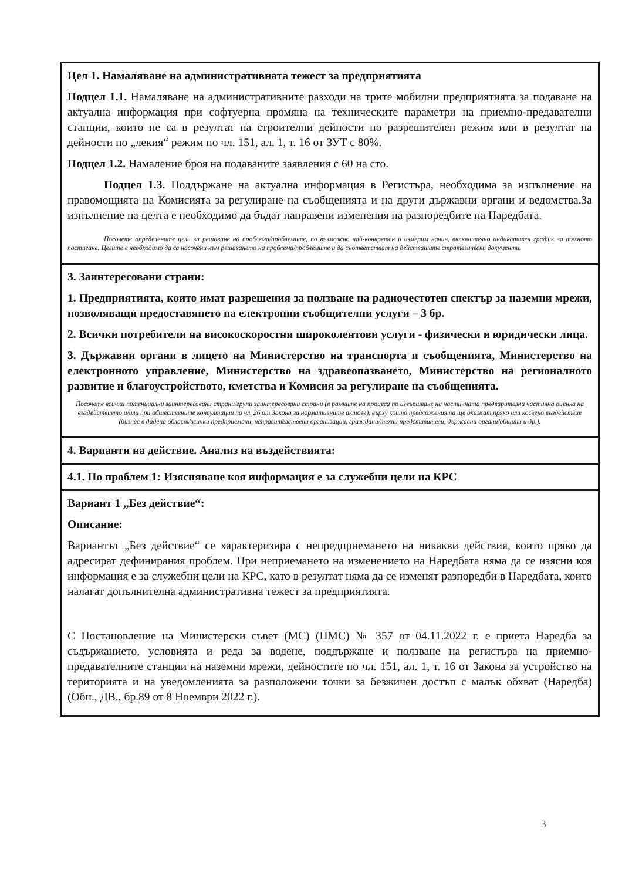| Цел 1. Намаляване на административната тежест за предприятията Подцел 1.1. Намаляване на административните разходи на трите мобилни предприятията за подаване на актуална информация при софтуерна промяна на техническите параметри на приемно-предавателни станции, които не са в резултат на строителни дейности по разрешителен режим или в резултат на дейности по „лекия“ режим по чл. 151, ал. 1, т. 16 от ЗУТ с 80%. Подцел 1.2. Намаление броя на подаваните заявления с 60 на сто. Подцел 1.3. Поддържане на актуална информация в Регистъра, необходима за изпълнение на правомощията на Комисията за регулиране на съобщенията и на други държавни органи и ведомства.За изпълнение на целта е необходимо да бъдат направени изменения на разпоредбите на Наредбата. Посочете определените цели за решаване на проблема/проблемите, по възможно най-конкретен и измерим начин, включително индикативен график за тяхното постигане. Целите е необходимо да са насочени към решаването на проблема/проблемите и да съответстват на действащите стратегически документи. |
| 3. Заинтересовани страни: 1. Предприятията, които имат разрешения за ползване на радиочестотен спектър за наземни мрежи, позволяващи предоставянето на електронни съобщителни услуги – 3 бр. 2. Всички потребители на високоскоростни широколентови услуги - физически и юридически лица. 3. Държавни органи в лицето на Министерство на транспорта и съобщенията, Министерство на електронното управление, Министерство на здравеопазването, Министерство на регионалното развитие и благоустройството, кметства и Комисия за регулиране на съобщенията. Посочете всички потенциални заинтересовани страни/групи заинтересовани страни (в рамките на процеса по извършване на частичната предварителна частична оценка на въздействието и/или при обществените консултации по чл. 26 от Закона за нормативните актове), върху които предложенията ще окажат пряко или косвено въздействие (бизнес в дадена област/всички предприемачи, неправителствени организации, граждани/техни представители, държавни органи/общини и др.). |
| 4. Варианти на действие. Анализ на въздействията: |
| 4.1. По проблем 1: Изясняване коя информация е за служебни цели на КРС |
| Вариант 1 „Без действие“: Описание: Вариантът „Без действие“ се характеризира с непредприемането на никакви действия, които пряко да адресират дефинирания проблем. При неприемането на изменението на Наредбата няма да се изясни коя информация е за служебни цели на КРС, като в резултат няма да се изменят разпоредби в Наредбата, които налагат допълнителна административна тежест за предприятията. С Постановление на Министерски съвет (МС) (ПМС) № 357 от 04.11.2022 г. е приета Наредба за съдържанието, условията и реда за водене, поддържане и ползване на регистъра на приемно-предавателните станции на наземни мрежи, дейностите по чл. 151, ал. 1, т. 16 от Закона за устройство на територията и на уведомленията за разположени точки за безжичен достъп с малък обхват (Наредба) (Обн., ДВ., бр.89 от 8 Ноември 2022 г.). |
3